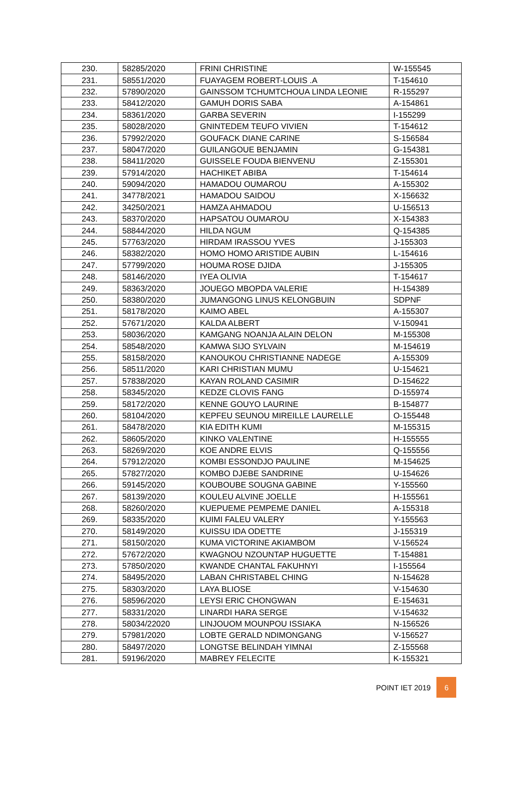| 230. | 58285/2020 | FRINI CHRISTINE | W-155545 |
| 231. | 58551/2020 | FUAYAGEM ROBERT-LOUIS .A | T-154610 |
| 232. | 57890/2020 | GAINSSOM TCHUMTCHOUA LINDA LEONIE | R-155297 |
| 233. | 58412/2020 | GAMUH DORIS SABA | A-154861 |
| 234. | 58361/2020 | GARBA SEVERIN | I-155299 |
| 235. | 58028/2020 | GNINTEDEM TEUFO VIVIEN | T-154612 |
| 236. | 57992/2020 | GOUFACK DIANE CARINE | S-156584 |
| 237. | 58047/2020 | GUILANGOUE BENJAMIN | G-154381 |
| 238. | 58411/2020 | GUISSELE FOUDA BIENVENU | Z-155301 |
| 239. | 57914/2020 | HACHIKET ABIBA | T-154614 |
| 240. | 59094/2020 | HAMADOU OUMAROU | A-155302 |
| 241. | 34778/2021 | HAMADOU SAIDOU | X-156632 |
| 242. | 34250/2021 | HAMZA AHMADOU | U-156513 |
| 243. | 58370/2020 | HAPSATOU OUMAROU | X-154383 |
| 244. | 58844/2020 | HILDA NGUM | Q-154385 |
| 245. | 57763/2020 | HIRDAM IRASSOU YVES | J-155303 |
| 246. | 58382/2020 | HOMO HOMO ARISTIDE AUBIN | L-154616 |
| 247. | 57799/2020 | HOUMA ROSE DJIDA | J-155305 |
| 248. | 58146/2020 | IYEA OLIVIA | T-154617 |
| 249. | 58363/2020 | JOUEGO MBOPDA VALERIE | H-154389 |
| 250. | 58380/2020 | JUMANGONG LINUS KELONGBUIN | SDPNF |
| 251. | 58178/2020 | KAIMO ABEL | A-155307 |
| 252. | 57671/2020 | KALDA ALBERT | V-150941 |
| 253. | 58036/2020 | KAMGANG NOANJA ALAIN DELON | M-155308 |
| 254. | 58548/2020 | KAMWA SIJO SYLVAIN | M-154619 |
| 255. | 58158/2020 | KANOUKOU CHRISTIANNE NADEGE | A-155309 |
| 256. | 58511/2020 | KARI CHRISTIAN MUMU | U-154621 |
| 257. | 57838/2020 | KAYAN ROLAND CASIMIR | D-154622 |
| 258. | 58345/2020 | KEDZE CLOVIS FANG | D-155974 |
| 259. | 58172/2020 | KENNE GOUYO LAURINE | B-154877 |
| 260. | 58104/2020 | KEPFEU SEUNOU MIREILLE LAURELLE | O-155448 |
| 261. | 58478/2020 | KIA EDITH KUMI | M-155315 |
| 262. | 58605/2020 | KINKO VALENTINE | H-155555 |
| 263. | 58269/2020 | KOE ANDRE ELVIS | Q-155556 |
| 264. | 57912/2020 | KOMBI ESSONDJO PAULINE | M-154625 |
| 265. | 57827/2020 | KOMBO DJEBE SANDRINE | U-154626 |
| 266. | 59145/2020 | KOUBOUBE SOUGNA GABINE | Y-155560 |
| 267. | 58139/2020 | KOULEU ALVINE JOELLE | H-155561 |
| 268. | 58260/2020 | KUEPUEME PEMPEME DANIEL | A-155318 |
| 269. | 58335/2020 | KUIMI FALEU VALERY | Y-155563 |
| 270. | 58149/2020 | KUISSU IDA ODETTE | J-155319 |
| 271. | 58150/2020 | KUMA VICTORINE AKIAMBOM | V-156524 |
| 272. | 57672/2020 | KWAGNOU NZOUNTAP HUGUETTE | T-154881 |
| 273. | 57850/2020 | KWANDE CHANTAL FAKUHNYI | I-155564 |
| 274. | 58495/2020 | LABAN CHRISTABEL CHING | N-154628 |
| 275. | 58303/2020 | LAYA BLIOSE | V-154630 |
| 276. | 58596/2020 | LEYSI ERIC CHONGWAN | E-154631 |
| 277. | 58331/2020 | LINARDI HARA SERGE | V-154632 |
| 278. | 58034/22020 | LINJOUOM MOUNPOU ISSIAKA | N-156526 |
| 279. | 57981/2020 | LOBTE GERALD NDIMONGANG | V-156527 |
| 280. | 58497/2020 | LONGTSE BELINDAH YIMNAI | Z-155568 |
| 281. | 59196/2020 | MABREY FELECITE | K-155321 |
POINT IET 2019 6